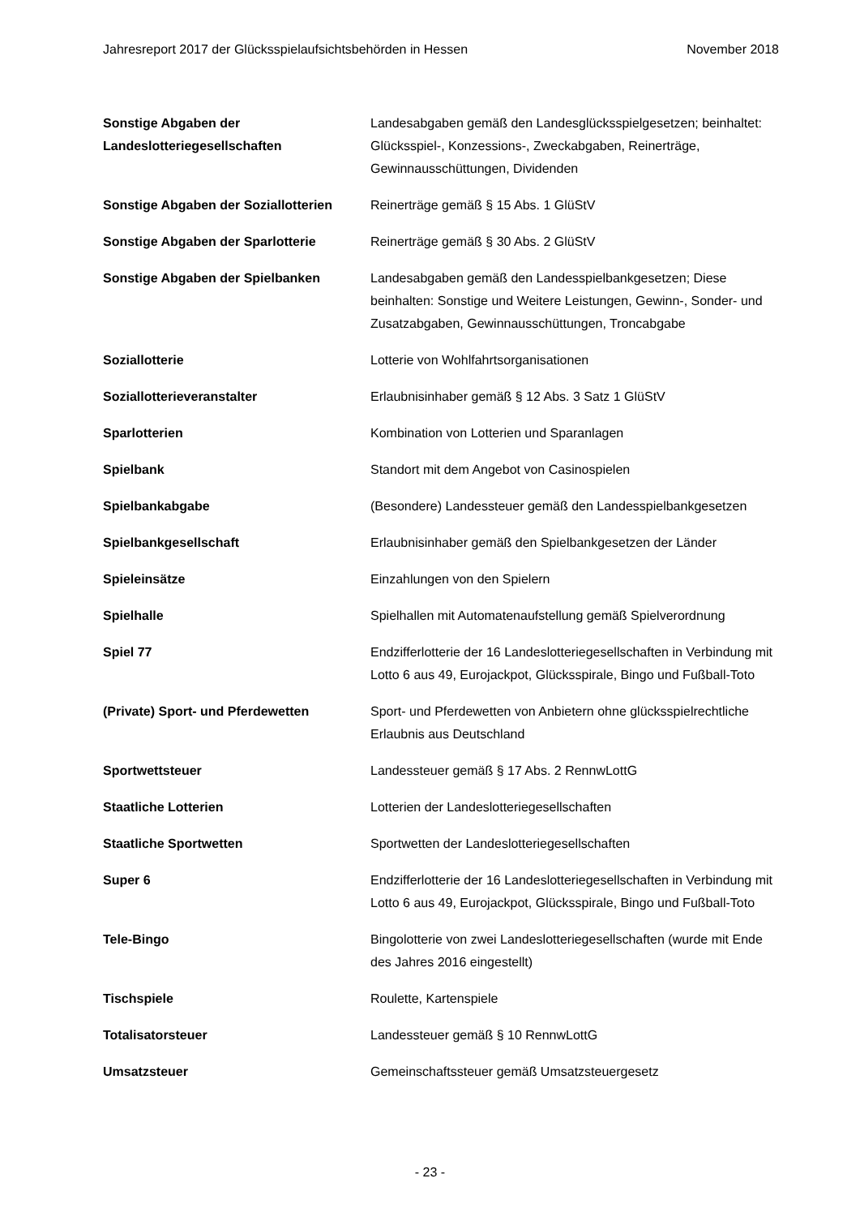Jahresreport 2017 der Glücksspielaufsichtsbehörden in Hessen November 2018
| Sonstige Abgaben der Landeslotteriegesellschaften | Landesabgaben gemäß den Landesglücksspielgesetzen; beinhaltet: Glücksspiel-, Konzessions-, Zweckabgaben, Reinerträge, Gewinnausschüttungen, Dividenden |
| Sonstige Abgaben der Soziallotterien | Reinerträge gemäß § 15 Abs. 1 GlüStV |
| Sonstige Abgaben der Sparlotterie | Reinerträge gemäß § 30 Abs. 2 GlüStV |
| Sonstige Abgaben der Spielbanken | Landesabgaben gemäß den Landesspielbankgesetzen; Diese beinhalten: Sonstige und Weitere Leistungen, Gewinn-, Sonder- und Zusatzabgaben, Gewinnausschüttungen, Troncabgabe |
| Soziallotterie | Lotterie von Wohlfahrtsorganisationen |
| Soziallotterieveranstalter | Erlaubnisinhaber gemäß § 12 Abs. 3 Satz 1 GlüStV |
| Sparlotterien | Kombination von Lotterien und Sparanlagen |
| Spielbank | Standort mit dem Angebot von Casinospielen |
| Spielbankabgabe | (Besondere) Landessteuer gemäß den Landesspielbankgesetzen |
| Spielbankgesellschaft | Erlaubnisinhaber gemäß den Spielbankgesetzen der Länder |
| Spieleinsätze | Einzahlungen von den Spielern |
| Spielhalle | Spielhallen mit Automatenaufstellung gemäß Spielverordnung |
| Spiel 77 | Endzifferlotterie der 16 Landeslotteriegesellschaften in Verbindung mit Lotto 6 aus 49, Eurojackpot, Glücksspirale, Bingo und Fußball-Toto |
| (Private) Sport- und Pferdewetten | Sport- und Pferdewetten von Anbietern ohne glücksspielrechtliche Erlaubnis aus Deutschland |
| Sportwettsteuer | Landessteuer gemäß § 17 Abs. 2 RennwLottG |
| Staatliche Lotterien | Lotterien der Landeslotteriegesellschaften |
| Staatliche Sportwetten | Sportwetten der Landeslotteriegesellschaften |
| Super 6 | Endzifferlotterie der 16 Landeslotteriegesellschaften in Verbindung mit Lotto 6 aus 49, Eurojackpot, Glücksspirale, Bingo und Fußball-Toto |
| Tele-Bingo | Bingolotterie von zwei Landeslotteriegesellschaften (wurde mit Ende des Jahres 2016 eingestellt) |
| Tischspiele | Roulette, Kartenspiele |
| Totalisatorsteuer | Landessteuer gemäß § 10 RennwLottG |
| Umsatzsteuer | Gemeinschaftssteuer gemäß Umsatzsteuergesetz |
- 23 -